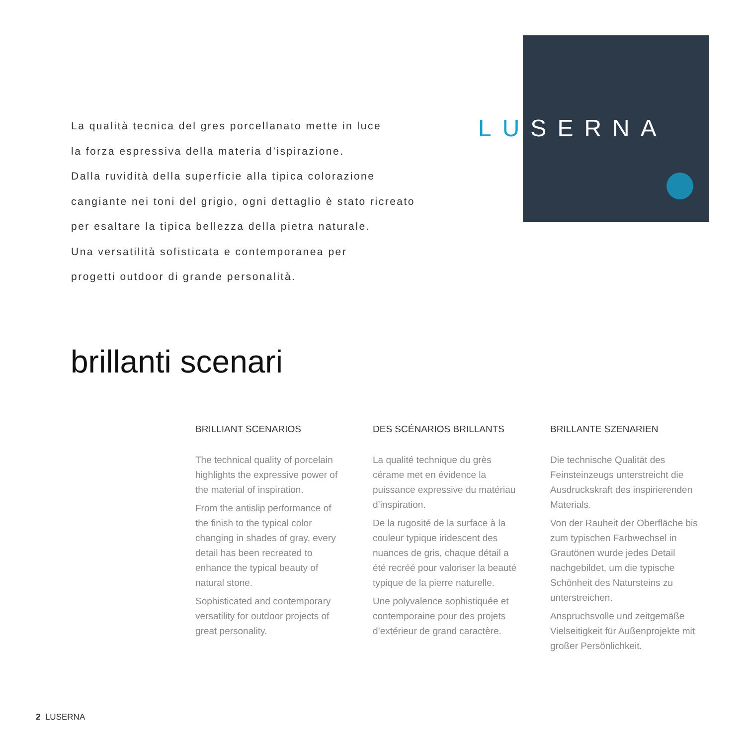La qualità tecnica del gres porcellanato mette in luce
la forza espressiva della materia d’ispirazione.
Dalla ruvidità della superficie alla tipica colorazione
cangiante nei toni del grigio, ogni dettaglio è stato ricreato
per esaltare la tipica bellezza della pietra naturale.
Una versatilità sofisticata e contemporanea per
progetti outdoor di grande personalità.
LUSERNA
brillanti scenari
BRILLIANT SCENARIOS
The technical quality of porcelain highlights the expressive power of the material of inspiration.
From the antislip performance of the finish to the typical color changing in shades of gray, every detail has been recreated to enhance the typical beauty of natural stone.
Sophisticated and contemporary versatility for outdoor projects of great personality.
DES SCÉNARIOS BRILLANTS
La qualité technique du grès cérame met en évidence la puissance expressive du matériau d’inspiration.
De la rugosité de la surface à la couleur typique iridescent des nuances de gris, chaque détail a été recréé pour valoriser la beauté typique de la pierre naturelle.
Une polyvalence sophistiquée et contemporaine pour des projets d’extérieur de grand caractère.
BRILLANTE SZENARIEN
Die technische Qualität des Feinsteinzeugs unterstreicht die Ausdruckskraft des inspirierenden Materials.
Von der Rauheit der Oberfläche bis zum typischen Farbwechsel in Grautönen wurde jedes Detail nachgebildet, um die typische Schönheit des Natursteins zu unterstreichen.
Anspruchsvolle und zeitgemäße Vielseitigkeit für Außenprojekte mit großer Persönlichkeit.
2 LUSERNA